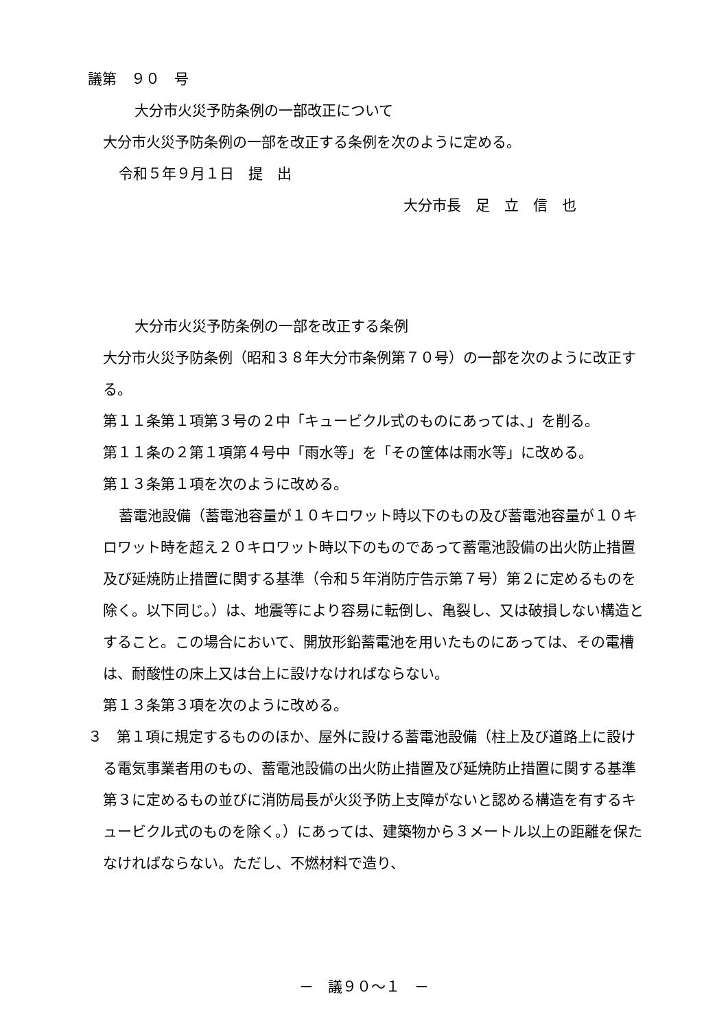議第　９０　号
大分市火災予防条例の一部改正について
大分市火災予防条例の一部を改正する条例を次のように定める。
令和５年９月１日　提　出
大分市長　足　立　信　也
大分市火災予防条例の一部を改正する条例
大分市火災予防条例（昭和３８年大分市条例第７０号）の一部を次のように改正する。
第１１条第１項第３号の２中「キュービクル式のものにあっては、」を削る。
第１１条の２第１項第４号中「雨水等」を「その筐体は雨水等」に改める。
第１３条第１項を次のように改める。
蓄電池設備（蓄電池容量が１０キロワット時以下のもの及び蓄電池容量が１０キロワット時を超え２０キロワット時以下のものであって蓄電池設備の出火防止措置及び延焼防止措置に関する基準（令和５年消防庁告示第７号）第２に定めるものを除く。以下同じ。）は、地震等により容易に転倒し、亀裂し、又は破損しない構造とすること。この場合において、開放形鉛蓄電池を用いたものにあっては、その電槽は、耐酸性の床上又は台上に設けなければならない。
第１３条第３項を次のように改める。
３　第１項に規定するもののほか、屋外に設ける蓄電池設備（柱上及び道路上に設ける電気事業者用のもの、蓄電池設備の出火防止措置及び延焼防止措置に関する基準第３に定めるもの並びに消防局長が火災予防上支障がないと認める構造を有するキュービクル式のものを除く。）にあっては、建築物から３メートル以上の距離を保たなければならない。ただし、不燃材料で造り、
－　議９０～１　－